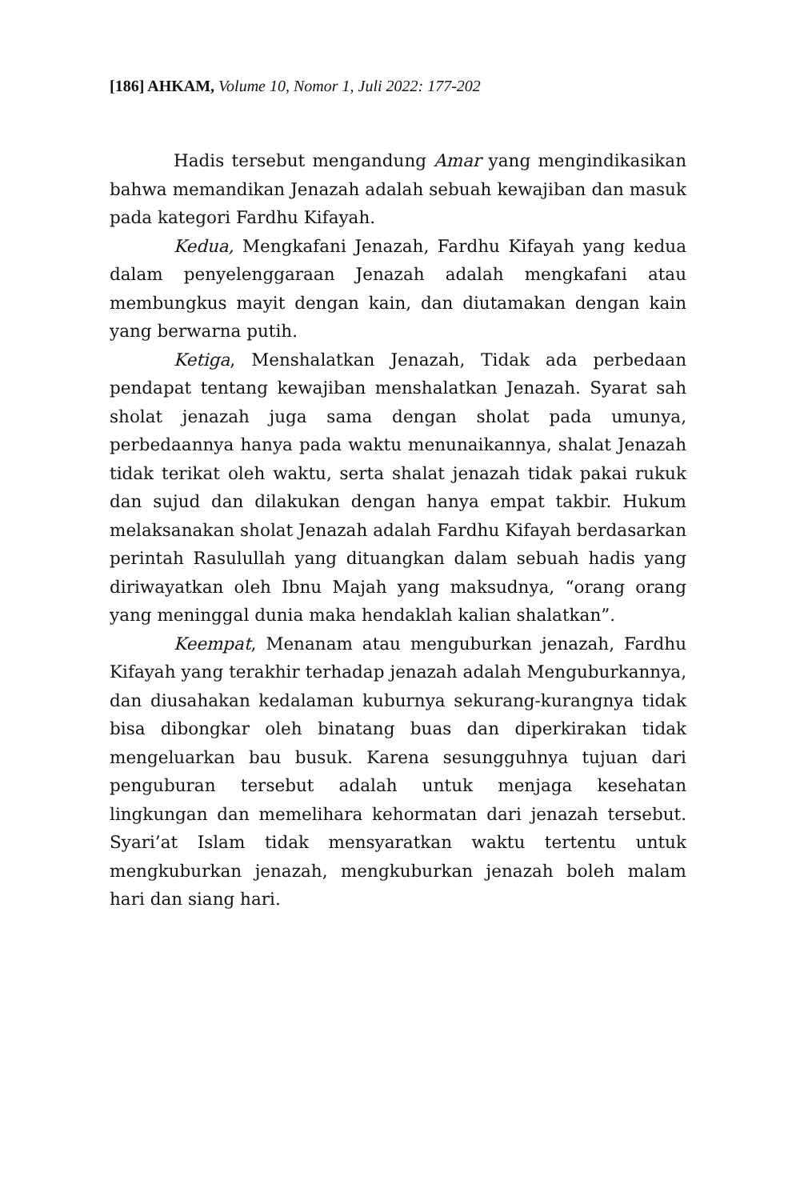[186] AHKAM, Volume 10, Nomor 1, Juli 2022: 177-202
Hadis tersebut mengandung Amar yang mengindikasikan bahwa memandikan Jenazah adalah sebuah kewajiban dan masuk pada kategori Fardhu Kifayah.
Kedua, Mengkafani Jenazah, Fardhu Kifayah yang kedua dalam penyelenggaraan Jenazah adalah mengkafani atau membungkus mayit dengan kain, dan diutamakan dengan kain yang berwarna putih.
Ketiga, Menshalatkan Jenazah, Tidak ada perbedaan pendapat tentang kewajiban menshalatkan Jenazah. Syarat sah sholat jenazah juga sama dengan sholat pada umunya, perbedaannya hanya pada waktu menunaikannya, shalat Jenazah tidak terikat oleh waktu, serta shalat jenazah tidak pakai rukuk dan sujud dan dilakukan dengan hanya empat takbir. Hukum melaksanakan sholat Jenazah adalah Fardhu Kifayah berdasarkan perintah Rasulullah yang dituangkan dalam sebuah hadis yang diriwayatkan oleh Ibnu Majah yang maksudnya, “orang orang yang meninggal dunia maka hendaklah kalian shalatkan”.
Keempat, Menanam atau menguburkan jenazah, Fardhu Kifayah yang terakhir terhadap jenazah adalah Menguburkannya, dan diusahakan kedalaman kuburnya sekurang-kurangnya tidak bisa dibongkar oleh binatang buas dan diperkirakan tidak mengeluarkan bau busuk. Karena sesungguhnya tujuan dari penguburan tersebut adalah untuk menjaga kesehatan lingkungan dan memelihara kehormatan dari jenazah tersebut. Syari’at Islam tidak mensyaratkan waktu tertentu untuk mengkuburkan jenazah, mengkuburkan jenazah boleh malam hari dan siang hari.